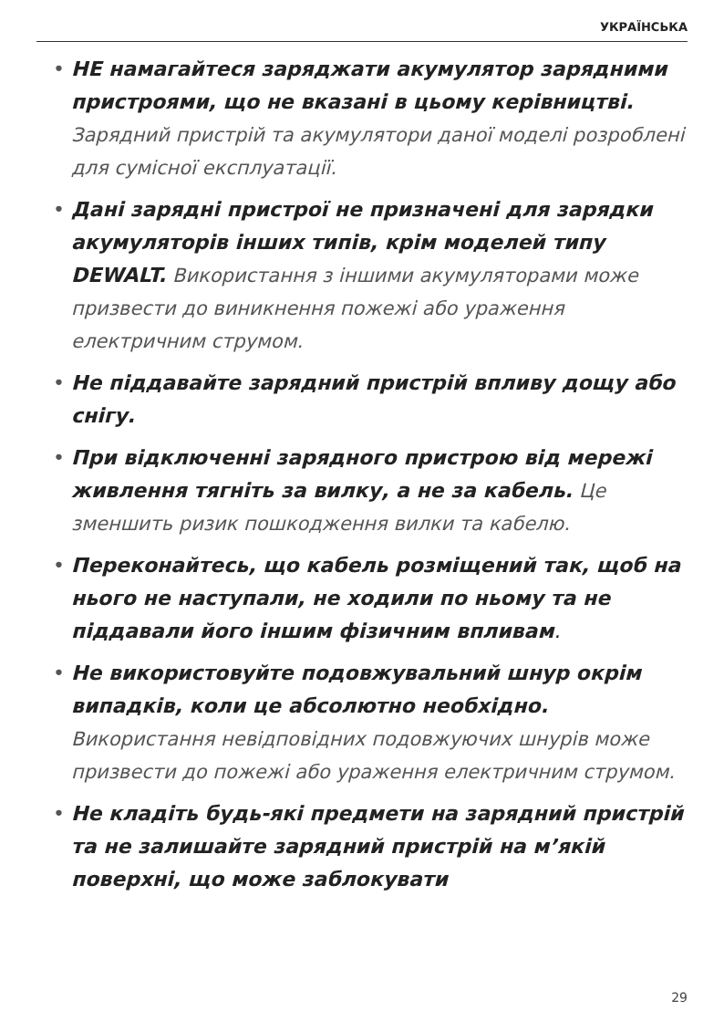УКРАЇНСЬКА
• НЕ намагайтеся заряджати акумулятор зарядними пристроями, що не вказані в цьому керівництві. Зарядний пристрій та акумулятори даної моделі розроблені для сумісної експлуатації.
• Дані зарядні пристрої не призначені для зарядки акумуляторів інших типів, крім моделей типу DEWALT. Використання з іншими акумуляторами може призвести до виникнення пожежі або ураження електричним струмом.
• Не піддавайте зарядний пристрій впливу дощу або снігу.
• При відключенні зарядного пристрою від мережі живлення тягніть за вилку, а не за кабель. Це зменшить ризик пошкодження вилки та кабелю.
• Переконайтесь, що кабель розміщений так, щоб на нього не наступали, не ходили по ньому та не піддавали його іншим фізичним впливам.
• Не використовуйте подовжувальний шнур окрім випадків, коли це абсолютно необхідно. Використання невідповідних подовжуючих шнурів може призвести до пожежі або ураження електричним струмом.
• Не кладіть будь-які предмети на зарядний пристрій та не залишайте зарядний пристрій на м’якій поверхні, що може заблокувати
29